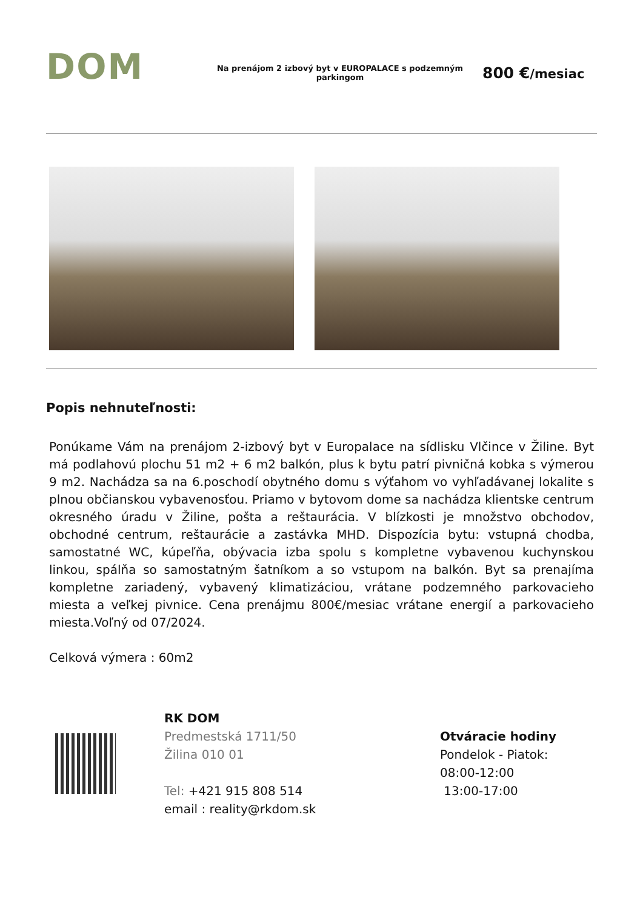DOM
Na prenájom 2 izbový byt v EUROPALACE s podzemným parkingom
800 €/mesiac
Popis nehnuteľnosti:
Ponúkame Vám na prenájom 2-izbový byt v Europalace na sídlisku Vlčince v Žiline. Byt má podlahovú plochu 51 m2 + 6 m2 balkón, plus k bytu patrí pivničná kobka s výmerou 9 m2. Nachádza sa na 6.poschodí obytného domu s výťahom vo vyhľadávanej lokalite s plnou občianskou vybavenosťou. Priamo v bytovom dome sa nachádza klientske centrum okresného úradu v Žiline, pošta a reštaurácia. V blízkosti je množstvo obchodov, obchodné centrum, reštaurácie a zastávka MHD. Dispozícia bytu: vstupná chodba, samostatné WC, kúpeľňa, obývacia izba spolu s kompletne vybavenou kuchynskou linkou, spálňa so samostatným šatníkom a so vstupom na balkón. Byt sa prenajíma kompletne zariadený, vybavený klimatizáciou, vrátane podzemného parkovacieho miesta a veľkej pivnice. Cena prenájmu 800€/mesiac vrátane energií a parkovacieho miesta.Voľný od 07/2024.
Celková výmera : 60m2
RK DOM
Predmestská 1711/50
Žilina 010 01
Tel: +421 915 808 514
email : reality@rkdom.sk
Otváracie hodiny
Pondelok - Piatok:
08:00-12:00
13:00-17:00